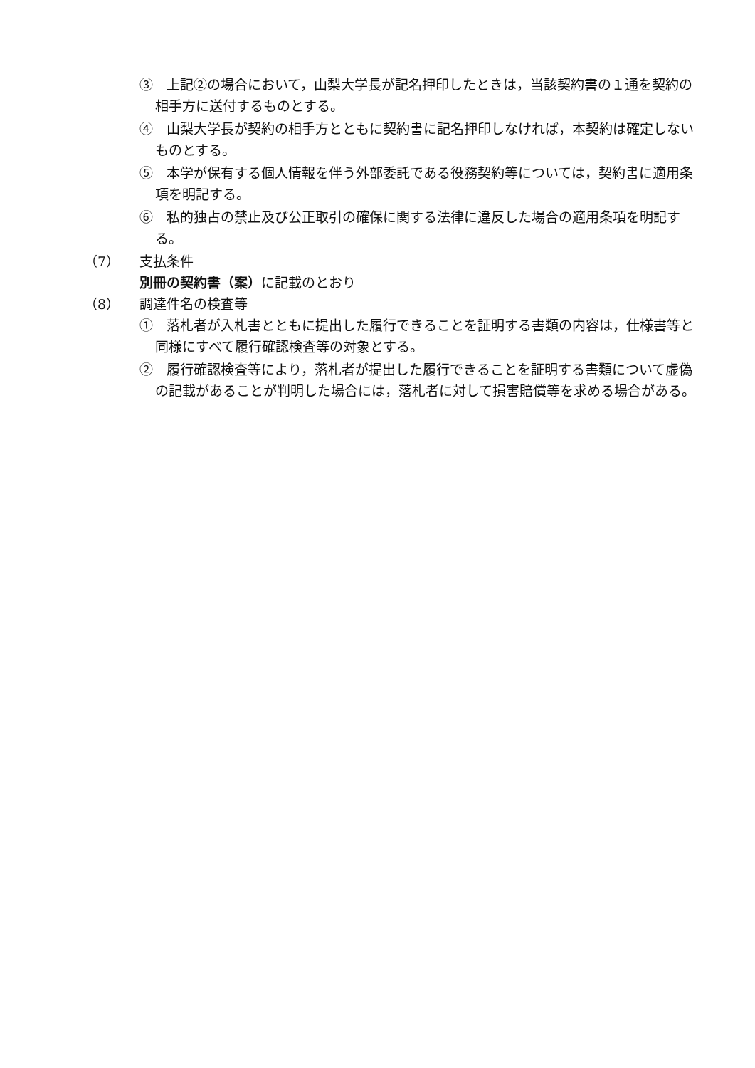③　上記②の場合において，山梨大学長が記名押印したときは，当該契約書の１通を契約の相手方に送付するものとする。
④　山梨大学長が契約の相手方とともに契約書に記名押印しなければ，本契約は確定しないものとする。
⑤　本学が保有する個人情報を伴う外部委託である役務契約等については，契約書に適用条項を明記する。
⑥　私的独占の禁止及び公正取引の確保に関する法律に違反した場合の適用条項を明記する。
（7） 支払条件
別冊の契約書（案）に記載のとおり
（8） 調達件名の検査等
①　落札者が入札書とともに提出した履行できることを証明する書類の内容は，仕様書等と同様にすべて履行確認検査等の対象とする。
②　履行確認検査等により，落札者が提出した履行できることを証明する書類について虚偽の記載があることが判明した場合には，落札者に対して損害賠償等を求める場合がある。